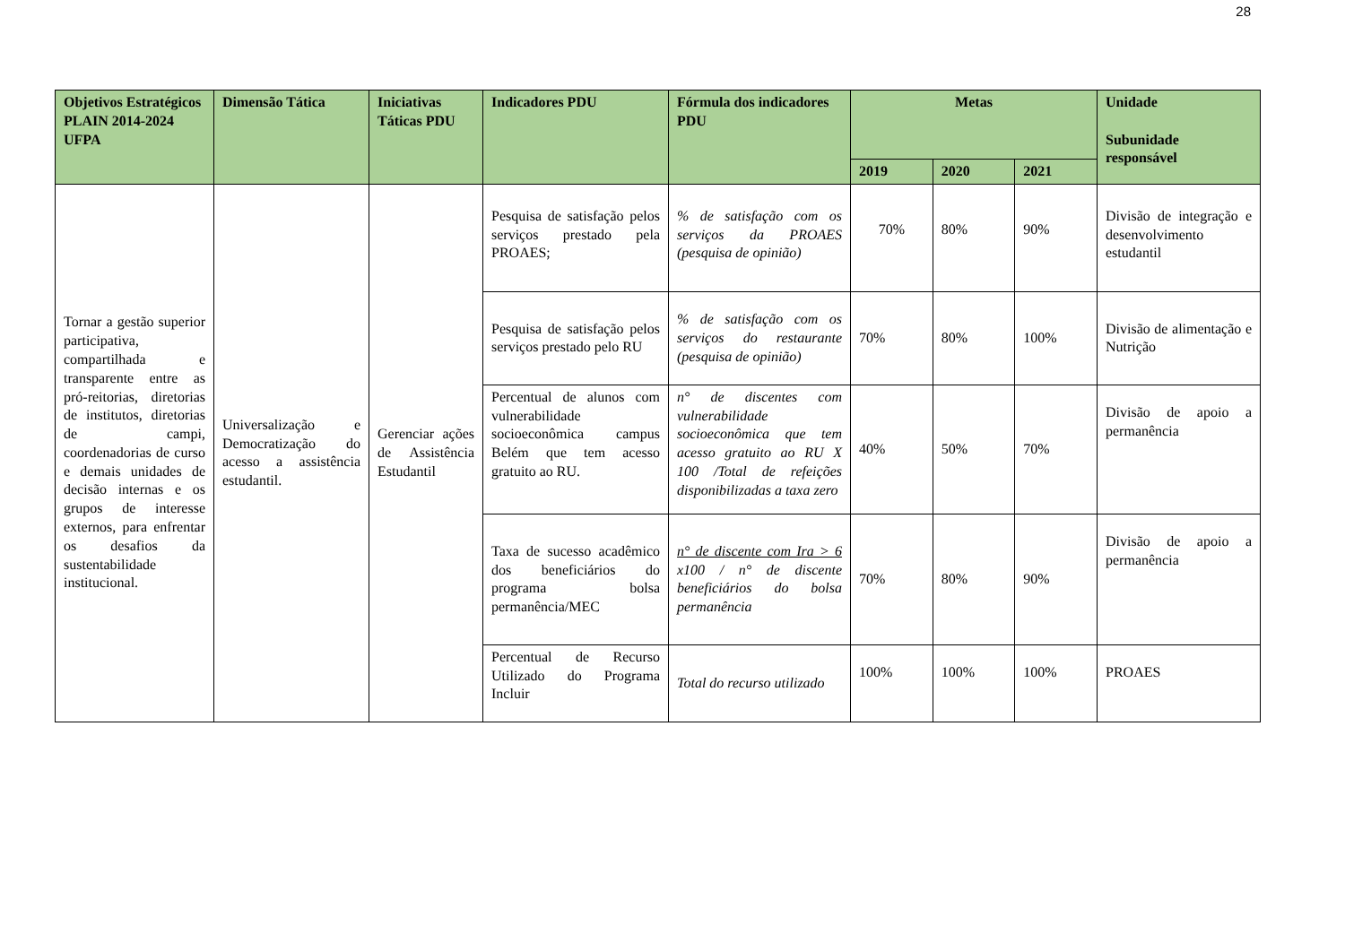28
| Objetivos Estratégicos PLAIN 2014-2024 UFPA | Dimensão Tática | Iniciativas Táticas PDU | Indicadores PDU | Fórmula dos indicadores PDU | Metas | | | Unidade Subunidade responsável |
| --- | --- | --- | --- | --- | --- | --- | --- | --- |
| | | | | | 2019 | 2020 | 2021 | |
| Tornar a gestão superior participativa, compartilhada e transparente entre as pró-reitorias, diretorias de institutos, diretorias de campi, coordenadorias de curso e demais unidades de decisão internas e os grupos de interesse externos, para enfrentar os desafios da sustentabilidade institucional. | Universalização e Democratização do acesso a assistência estudantil. | Gerenciar ações de Assistência Estudantil | Pesquisa de satisfação pelos serviços prestado pela PROAES; | % de satisfação com os serviços da PROAES (pesquisa de opinião) | 70% | 80% | 90% | Divisão de integração e desenvolvimento estudantil |
| | | | Pesquisa de satisfação pelos serviços prestado pelo RU | % de satisfação com os serviços do restaurante (pesquisa de opinião) | 70% | 80% | 100% | Divisão de alimentação e Nutrição |
| | | | Percentual de alunos com vulnerabilidade socioeconômica campus Belém que tem acesso gratuito ao RU. | n° de discentes com vulnerabilidade socioeconômica que tem acesso gratuito ao RU X 100 /Total de refeições disponibilizadas a taxa zero | 40% | 50% | 70% | Divisão de apoio a permanência |
| | | | Taxa de sucesso acadêmico dos beneficiários do programa bolsa permanência/MEC | n° de discente com Ira > 6 x100 / n° de discente beneficiários do bolsa permanência | 70% | 80% | 90% | Divisão de apoio a permanência |
| | | | Percentual de Recurso Utilizado do Programa Incluir | Total do recurso utilizado | 100% | 100% | 100% | PROAES |